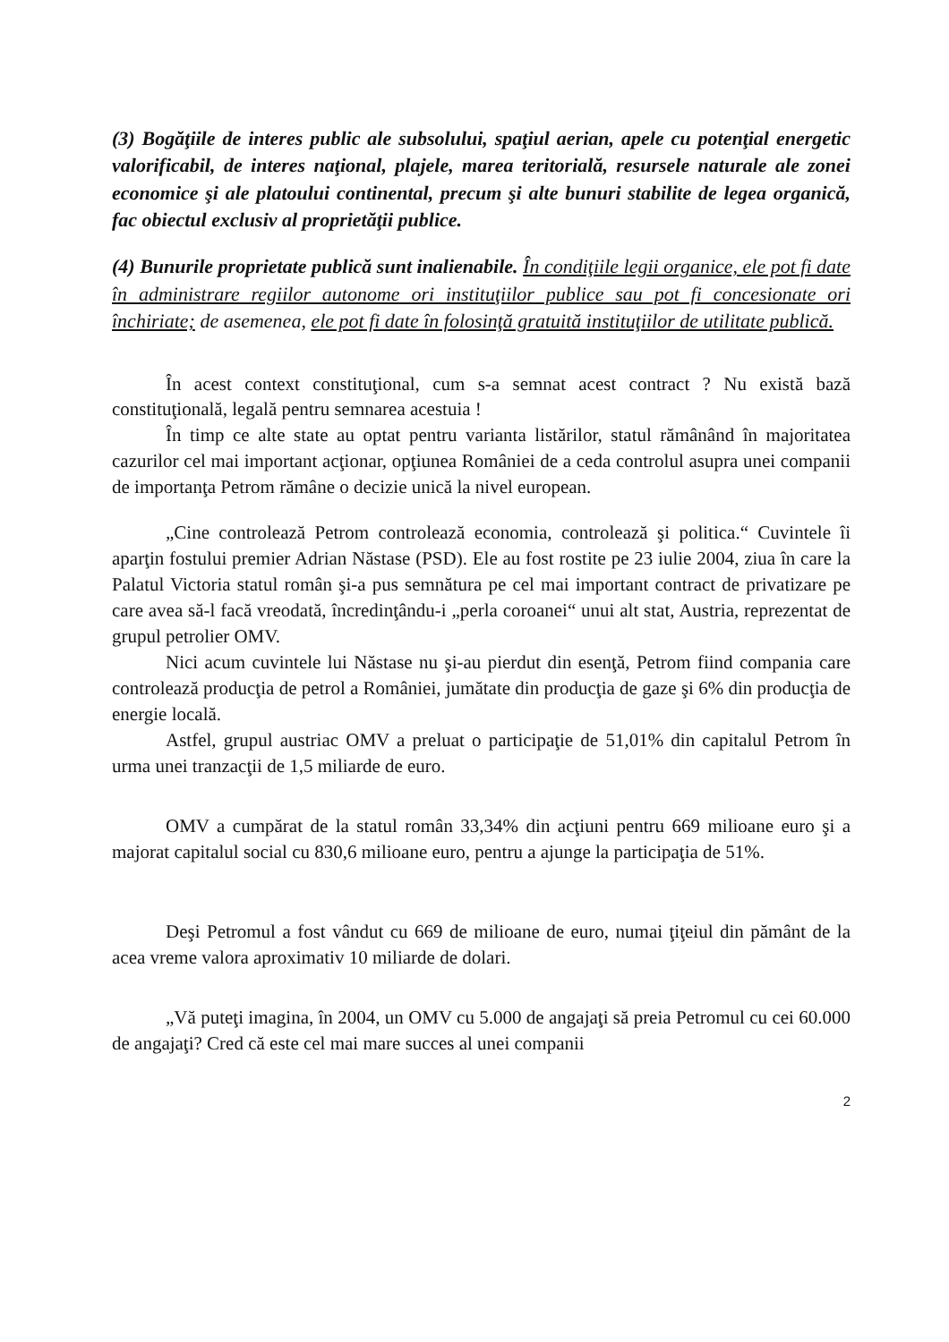(3) Bogăţiile de interes public ale subsolului, spaţiul aerian, apele cu potenţial energetic valorificabil, de interes naţional, plajele, marea teritorială, resursele naturale ale zonei economice şi ale platoului continental, precum şi alte bunuri stabilite de legea organică, fac obiectul exclusiv al proprietăţii publice.
(4) Bunurile proprietate publică sunt inalienabile. În condiţiile legii organice, ele pot fi date în administrare regiilor autonome ori instituţiilor publice sau pot fi concesionate ori închiriate; de asemenea, ele pot fi date în folosinţă gratuită instituţiilor de utilitate publică.
În acest context constituţional, cum s-a semnat acest contract ? Nu există bază constituţională, legală pentru semnarea acestuia !
În timp ce alte state au optat pentru varianta listărilor, statul rămânând în majoritatea cazurilor cel mai important acţionar, opţiunea României de a ceda controlul asupra unei companii de importanţa Petrom rămâne o decizie unică la nivel european.
„Cine controlează Petrom controlează economia, controlează şi politica.“ Cuvintele îi aparţin fostului premier Adrian Năstase (PSD). Ele au fost rostite pe 23 iulie 2004, ziua în care la Palatul Victoria statul român şi-a pus semnătura pe cel mai important contract de privatizare pe care avea să-l facă vreodată, încredinţându-i „perla coroanei“ unui alt stat, Austria, reprezentat de grupul petrolier OMV.
Nici acum cuvintele lui Năstase nu şi-au pierdut din esenţă, Petrom fiind compania care controlează producţia de petrol a României, jumătate din producţia de gaze şi 6% din producţia de energie locală.
Astfel, grupul austriac OMV a preluat o participaţie de 51,01% din capitalul Petrom în urma unei tranzacţii de 1,5 miliarde de euro.
OMV a cumpărat de la statul român 33,34% din acţiuni pentru 669 milioane euro şi a majorat capitalul social cu 830,6 milioane euro, pentru a ajunge la participaţia de 51%.
Deşi Petromul a fost vândut cu 669 de milioane de euro, numai ţiţeiul din pământ de la acea vreme valora aproximativ 10 miliarde de dolari.
„Vă puteţi imagina, în 2004, un OMV cu 5.000 de angajaţi să preia Petromul cu cei 60.000 de angajaţi? Cred că este cel mai mare succes al unei companii
2